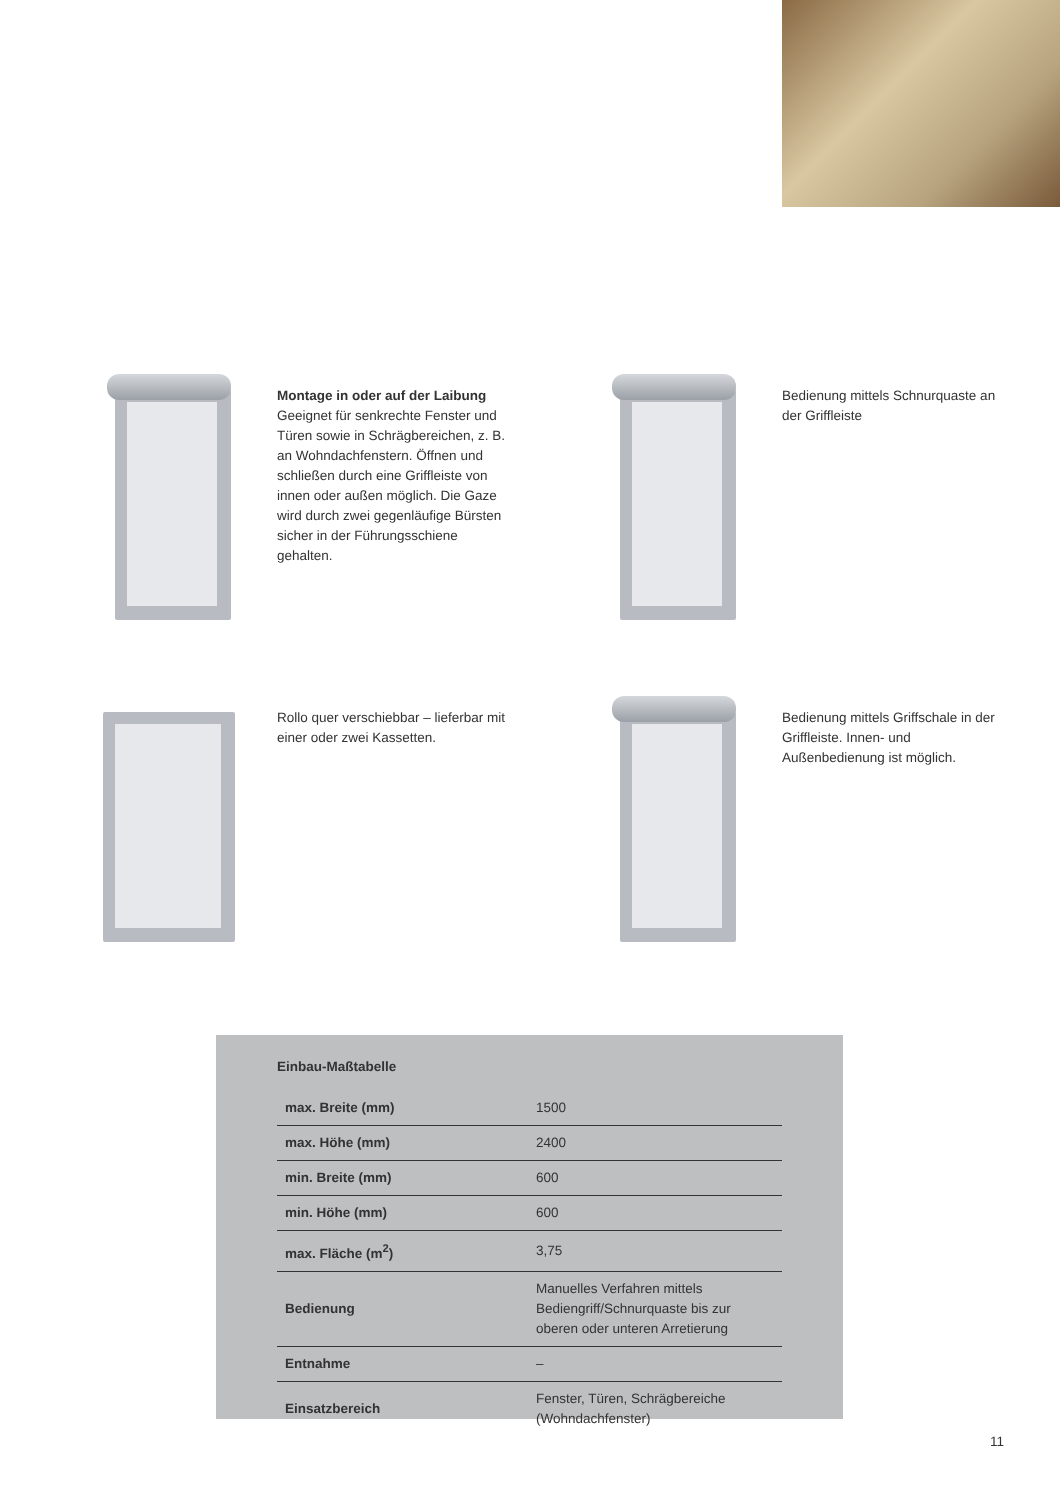Montage in oder auf der Laibung
Geeignet für senkrechte Fenster und Türen sowie in Schrägbereichen, z. B. an Wohndachfenstern. Öffnen und schließen durch eine Griffleiste von innen oder außen möglich. Die Gaze wird durch zwei gegenläufige Bürsten sicher in der Führungsschiene gehalten.
Bedienung mittels Schnurquaste an der Griffleiste
Rollo quer verschiebbar – lieferbar mit einer oder zwei Kassetten.
Bedienung mittels Griffschale in der Griffleiste. Innen- und Außenbedienung ist möglich.
Einbau-Maßtabelle
| max. Breite (mm) | 1500 |
| max. Höhe (mm) | 2400 |
| min. Breite (mm) | 600 |
| min. Höhe (mm) | 600 |
| max. Fläche (m<sup>2</sup>) | 3,75 |
| Bedienung | Manuelles Verfahren mittels Bediengriff/Schnurquaste bis zur oberen oder unteren Arretierung |
| Entnahme | – |
| Einsatzbereich | Fenster, Türen, Schrägbereiche (Wohndachfenster) |
11